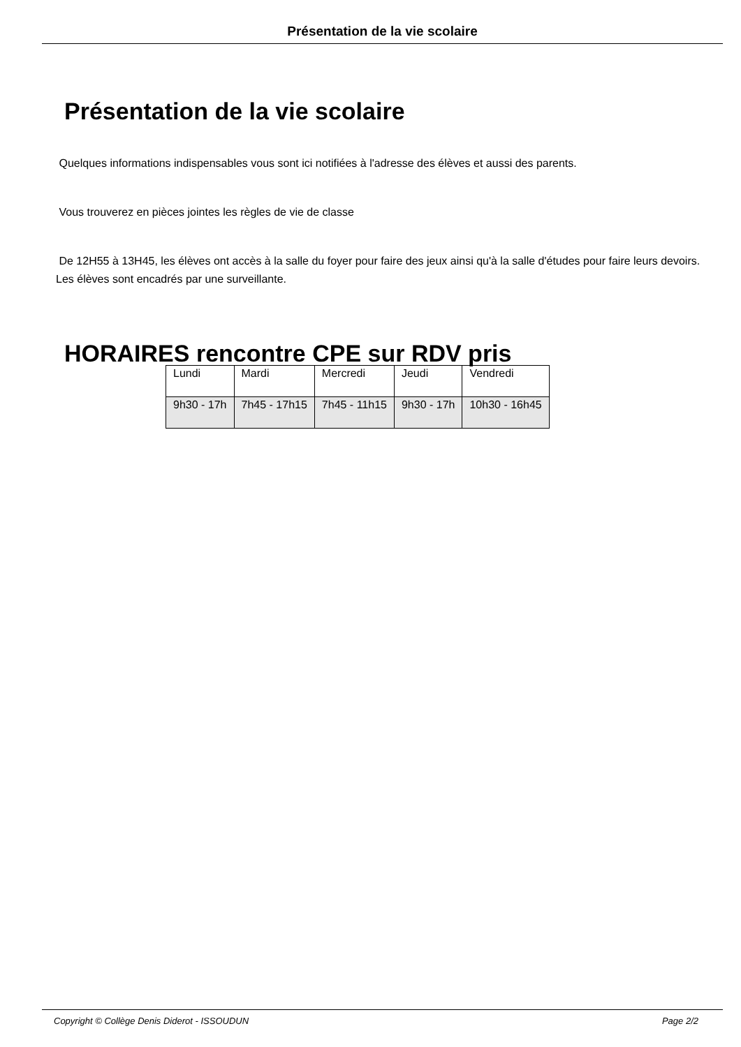Présentation de la vie scolaire
Présentation de la vie scolaire
Quelques informations indispensables vous sont ici notifiées à l'adresse des élèves et aussi des parents.
Vous trouverez en pièces jointes les règles de vie de classe
De 12H55 à 13H45, les élèves ont accès à la salle du foyer pour faire des jeux ainsi qu'à la salle d'études pour faire leurs devoirs. Les élèves sont encadrés par une surveillante.
HORAIRES rencontre CPE sur RDV pris
| Lundi | Mardi | Mercredi | Jeudi | Vendredi |
| 9h30 - 17h | 7h45 - 17h15 | 7h45 - 11h15 | 9h30 - 17h | 10h30 - 16h45 |
Copyright © Collège Denis Diderot - ISSOUDUN Page 2/2